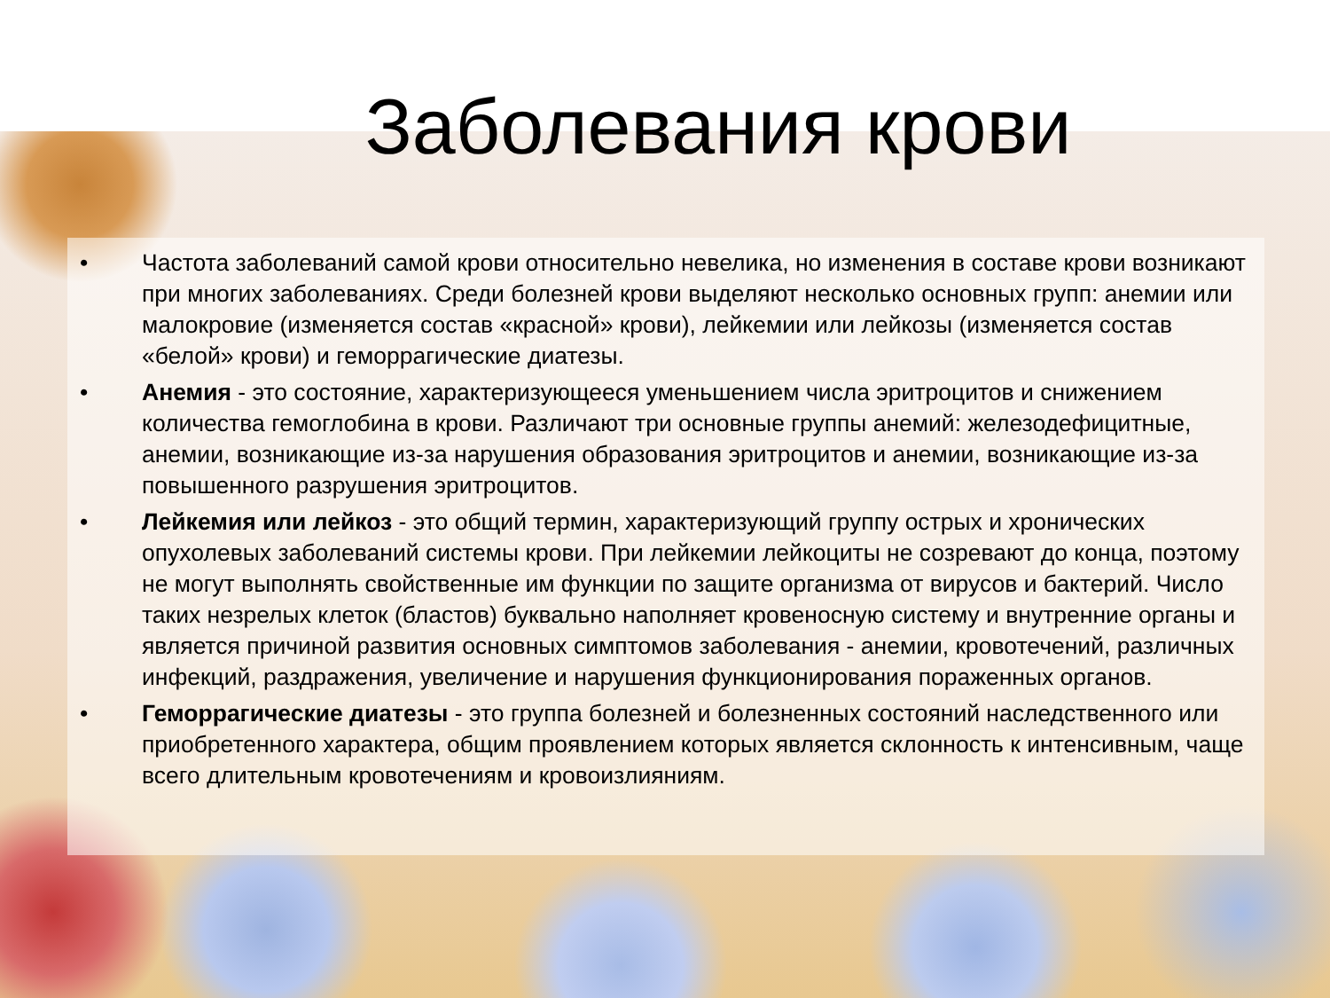Заболевания крови
• Частота заболеваний самой крови относительно невелика, но изменения в составе крови возникают при многих заболеваниях. Среди болезней крови выделяют несколько основных групп: анемии или малокровие (изменяется состав «красной» крови), лейкемии или лейкозы (изменяется состав «белой» крови) и геморрагические диатезы.
• Анемия - это состояние, характеризующееся уменьшением числа эритроцитов и снижением количества гемоглобина в крови. Различают три основные группы анемий: железодефицитные, анемии, возникающие из-за нарушения образования эритроцитов и анемии, возникающие из-за повышенного разрушения эритроцитов.
• Лейкемия или лейкоз - это общий термин, характеризующий группу острых и хронических опухолевых заболеваний системы крови. При лейкемии лейкоциты не созревают до конца, поэтому не могут выполнять свойственные им функции по защите организма от вирусов и бактерий. Число таких незрелых клеток (бластов) буквально наполняет кровеносную систему и внутренние органы и является причиной развития основных симптомов заболевания - анемии, кровотечений, различных инфекций, раздражения, увеличение и нарушения функционирования пораженных органов.
• Геморрагические диатезы - это группа болезней и болезненных состояний наследственного или приобретенного характера, общим проявлением которых является склонность к интенсивным, чаще всего длительным кровотечениям и кровоизлияниям.